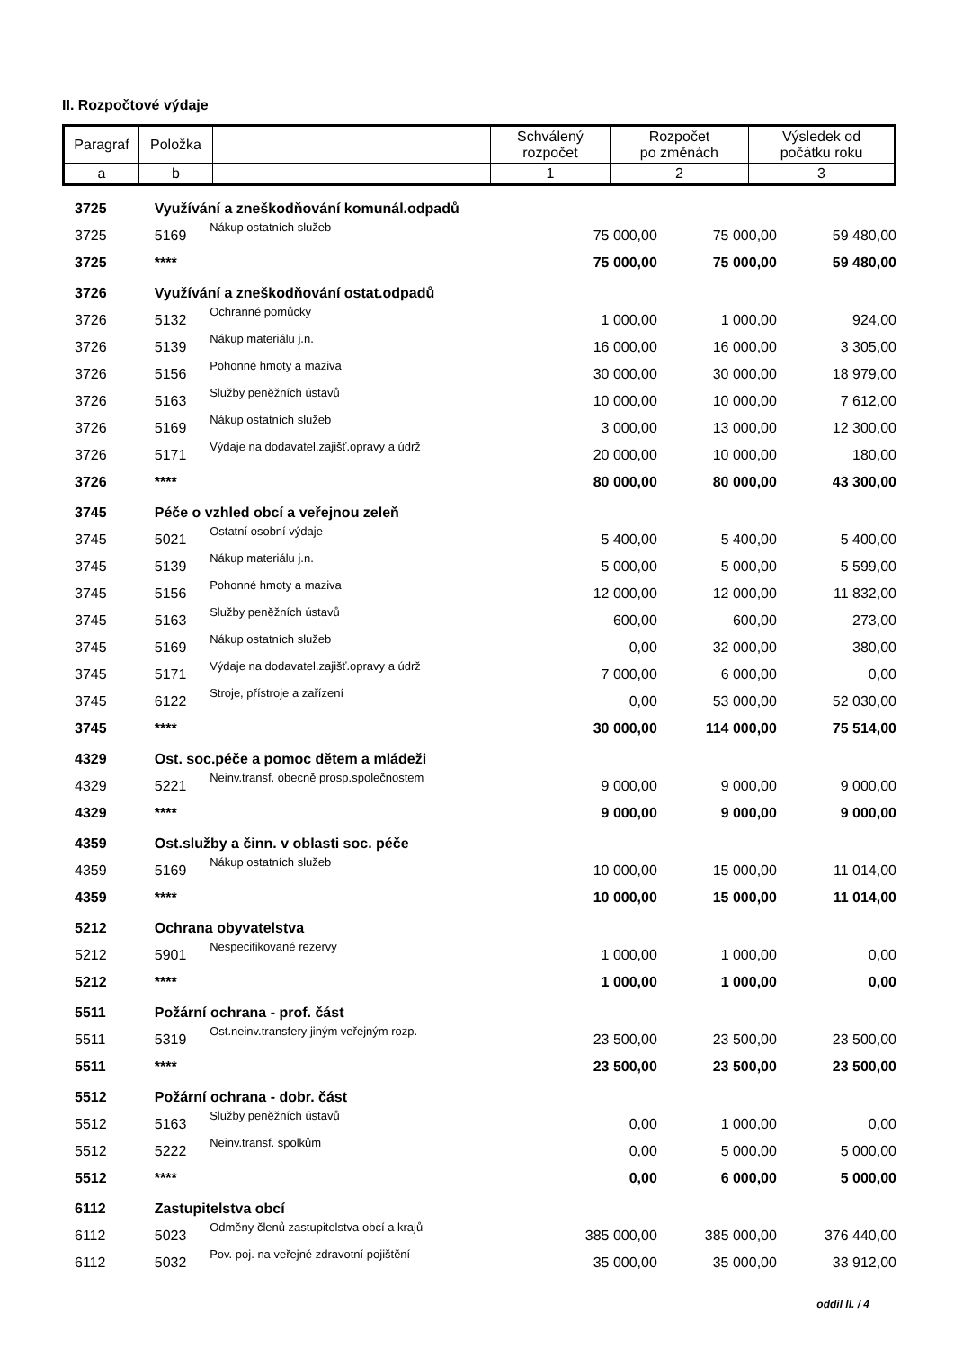II. Rozpočtové výdaje
| Paragraf | Položka | | Schválený rozpočet | Rozpočet po změnách | Výsledek od počátku roku |
| --- | --- | --- | --- | --- | --- |
| a | b | | 1 | 2 | 3 |
| 3725 | Využívání a zneškodňování komunál.odpadů | | | | |
| 3725 | 5169 | Nákup ostatních služeb | 75 000,00 | 75 000,00 | 59 480,00 |
| 3725 | **** | | 75 000,00 | 75 000,00 | 59 480,00 |
| 3726 | Využívání a zneškodňování ostat.odpadů | | | | |
| 3726 | 5132 | Ochranné pomůcky | 1 000,00 | 1 000,00 | 924,00 |
| 3726 | 5139 | Nákup materiálu j.n. | 16 000,00 | 16 000,00 | 3 305,00 |
| 3726 | 5156 | Pohonné hmoty a maziva | 30 000,00 | 30 000,00 | 18 979,00 |
| 3726 | 5163 | Služby peněžních ústavů | 10 000,00 | 10 000,00 | 7 612,00 |
| 3726 | 5169 | Nákup ostatních služeb | 3 000,00 | 13 000,00 | 12 300,00 |
| 3726 | 5171 | Výdaje na dodavatel.zajišť.opravy a údrž | 20 000,00 | 10 000,00 | 180,00 |
| 3726 | **** | | 80 000,00 | 80 000,00 | 43 300,00 |
| 3745 | Péče o vzhled obcí a veřejnou zeleň | | | | |
| 3745 | 5021 | Ostatní osobní výdaje | 5 400,00 | 5 400,00 | 5 400,00 |
| 3745 | 5139 | Nákup materiálu j.n. | 5 000,00 | 5 000,00 | 5 599,00 |
| 3745 | 5156 | Pohonné hmoty a maziva | 12 000,00 | 12 000,00 | 11 832,00 |
| 3745 | 5163 | Služby peněžních ústavů | 600,00 | 600,00 | 273,00 |
| 3745 | 5169 | Nákup ostatních služeb | 0,00 | 32 000,00 | 380,00 |
| 3745 | 5171 | Výdaje na dodavatel.zajišť.opravy a údrž | 7 000,00 | 6 000,00 | 0,00 |
| 3745 | 6122 | Stroje, přístroje a zařízení | 0,00 | 53 000,00 | 52 030,00 |
| 3745 | **** | | 30 000,00 | 114 000,00 | 75 514,00 |
| 4329 | Ost. soc.péče a pomoc dětem a mládeži | | | | |
| 4329 | 5221 | Neinv.transf. obecně prosp.společnostem | 9 000,00 | 9 000,00 | 9 000,00 |
| 4329 | **** | | 9 000,00 | 9 000,00 | 9 000,00 |
| 4359 | Ost.služby a činn. v oblasti soc. péče | | | | |
| 4359 | 5169 | Nákup ostatních služeb | 10 000,00 | 15 000,00 | 11 014,00 |
| 4359 | **** | | 10 000,00 | 15 000,00 | 11 014,00 |
| 5212 | Ochrana obyvatelstva | | | | |
| 5212 | 5901 | Nespecifikované rezervy | 1 000,00 | 1 000,00 | 0,00 |
| 5212 | **** | | 1 000,00 | 1 000,00 | 0,00 |
| 5511 | Požární ochrana - prof. část | | | | |
| 5511 | 5319 | Ost.neinv.transfery jiným veřejným rozp. | 23 500,00 | 23 500,00 | 23 500,00 |
| 5511 | **** | | 23 500,00 | 23 500,00 | 23 500,00 |
| 5512 | Požární ochrana - dobr. část | | | | |
| 5512 | 5163 | Služby peněžních ústavů | 0,00 | 1 000,00 | 0,00 |
| 5512 | 5222 | Neinv.transf. spolkům | 0,00 | 5 000,00 | 5 000,00 |
| 5512 | **** | | 0,00 | 6 000,00 | 5 000,00 |
| 6112 | Zastupitelstva obcí | | | | |
| 6112 | 5023 | Odměny členů zastupitelstva obcí a krajů | 385 000,00 | 385 000,00 | 376 440,00 |
| 6112 | 5032 | Pov. poj. na veřejné zdravotní pojištění | 35 000,00 | 35 000,00 | 33 912,00 |
oddíl II. / 4